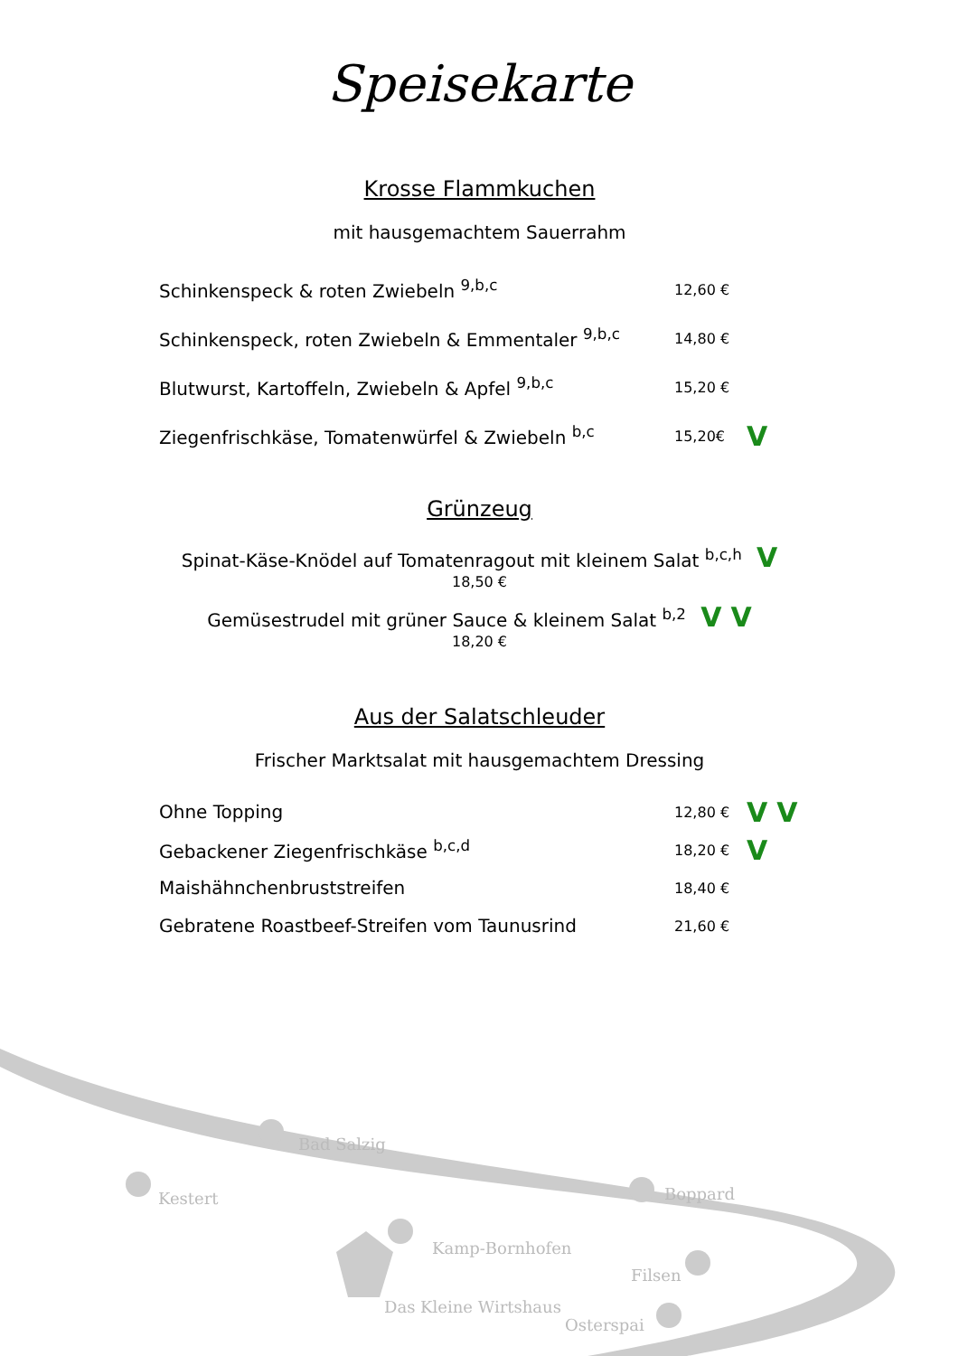Speisekarte
Krosse Flammkuchen
mit hausgemachtem Sauerrahm
Schinkenspeck & roten Zwiebeln <sup>9,b,c</sup> 12,60 €
Schinkenspeck, roten Zwiebeln & Emmentaler <sup>9,b,c</sup> 14,80 €
Blutwurst, Kartoffeln, Zwiebeln & Apfel <sup>9,b,c</sup> 15,20 €
Ziegenfrischkäse, Tomatenwürfel & Zwiebeln <sup>b,c</sup> 15,20€ V
Grünzeug
Spinat-Käse-Knödel auf Tomatenragout mit kleinem Salat <sup>b,c,h</sup> V
18,50 €
Gemüsestrudel mit grüner Sauce & kleinem Salat <sup>b,2</sup> V V
18,20 €
Aus der Salatschleuder
Frischer Marktsalat mit hausgemachtem Dressing
Ohne Topping 12,80 € V V
Gebackener Ziegenfrischkäse <sup>b,c,d</sup> 18,20 € V
Maishähnchenbruststreifen 18,40 €
Gebratene Roastbeef-Streifen vom Taunusrind 21,60 €
Bad Salzig
Kestert Boppard
Kamp-Bornhofen
Filsen
Das Kleine Wirtshaus
Osterspai